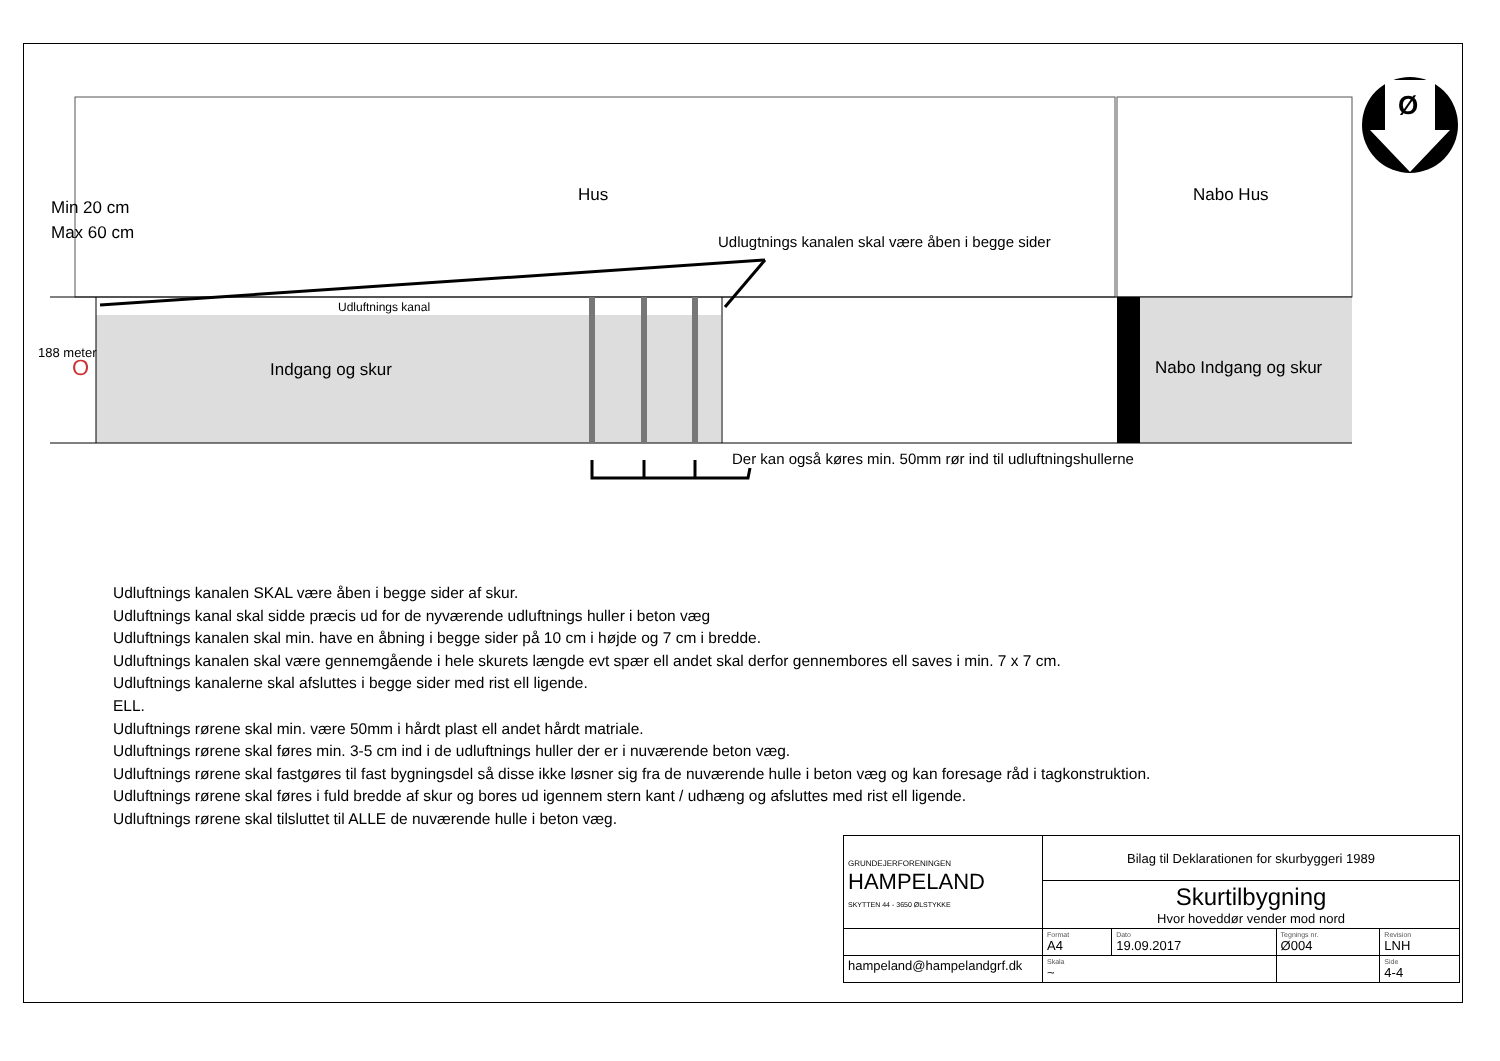Hus Nabo Hus
Min 20 cm
Max 60 cm
Udlugtnings kanalen skal være åben i begge sider
Udluftnings kanal
188 meter
O Indgang og skur Nabo Indgang og skur
Der kan også køres min. 50mm rør ind til udluftningshullerne
Ø
Udluftnings kanalen SKAL være åben i begge sider af skur.
Udluftnings kanal skal sidde præcis ud for de nyværende udluftnings huller i beton væg
Udluftnings kanalen skal min. have en åbning i begge sider på 10 cm i højde og 7 cm i bredde.
Udluftnings kanalen skal være gennemgående i hele skurets længde evt spær ell andet skal derfor gennembores ell saves i min. 7 x 7 cm.
Udluftnings kanalerne skal afsluttes i begge sider med rist ell ligende.
ELL.
Udluftnings rørene skal min. være 50mm i hårdt plast ell andet hårdt matriale.
Udluftnings rørene skal føres min. 3-5 cm ind i de udluftnings huller der er i nuværende beton væg.
Udluftnings rørene skal fastgøres til fast bygningsdel så disse ikke løsner sig fra de nuværende hulle i beton væg og kan foresage råd i tagkonstruktion.
Udluftnings rørene skal føres i fuld bredde af skur og bores ud igennem stern kant / udhæng og afsluttes med rist ell ligende.
Udluftnings rørene skal tilsluttet til ALLE de nuværende hulle i beton væg.
| GRUNDEJERFORENINGEN HAMPELAND SKYTTEN 44 - 3650 ØLSTYKKE | Bilag til Deklarationen for skurbyggeri 1989 | | | | |
| | Skurtilbygning Hvor hoveddør vender mod nord | | | | |
| | Format A4 | Dato 19.09.2017 | Tegnings nr. Ø004 | | Revision LNH |
| hampeland@hampelandgrf.dk | Skala ~ | | | Side 4-4 | |